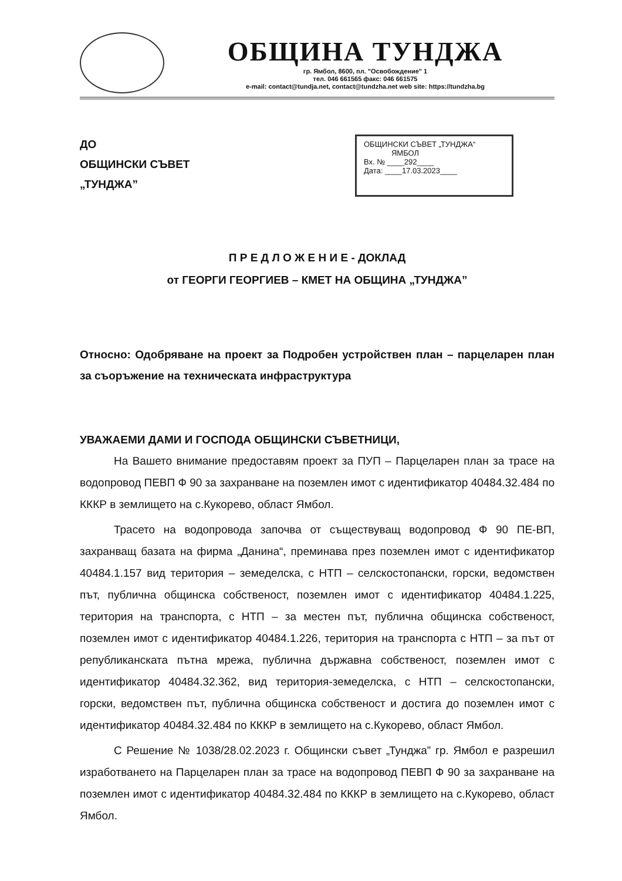ОБЩИНА ТУНДЖА
гр. Ямбол, 8600, пл. "Освобождение" 1
тел. 046 661565 факс: 046 661575
e-mail: contact@tundja.net, contact@tundzha.net web site: https://tundzha.bg
ДО
ОБЩИНСКИ СЪВЕТ
„ТУНДЖА”
ОБЩИНСКИ СЪВЕТ „ТУНДЖА“
ЯМБОЛ
Вх. № ____292____
Дата: ____17.03.2023____
П Р Е Д Л О Ж Е Н И Е - ДОКЛАД
от ГЕОРГИ ГЕОРГИЕВ – КМЕТ НА ОБЩИНА „ТУНДЖА”
Относно: Одобряване на проект за Подробен устройствен план – парцеларен план за съоръжение на техническата инфраструктура
УВАЖАЕМИ ДАМИ И ГОСПОДА ОБЩИНСКИ СЪВЕТНИЦИ,
На Вашето внимание предоставям проект за ПУП – Парцеларен план за трасе на водопровод ПЕВП Ф 90 за захранване на поземлен имот с идентификатор 40484.32.484 по КККР в землището на с.Кукорево, област Ямбол.
Трасето на водопровода започва от съществуващ водопровод Ф 90 ПЕ-ВП, захранващ базата на фирма „Данина“, преминава през поземлен имот с идентификатор 40484.1.157 вид територия – земеделска, с НТП – селскостопански, горски, ведомствен път, публична общинска собственост, поземлен имот с идентификатор 40484.1.225, територия на транспорта, с НТП – за местен път, публична общинска собственост, поземлен имот с идентификатор 40484.1.226, територия на транспорта с НТП – за път от републиканската пътна мрежа, публична държавна собственост, поземлен имот с идентификатор 40484.32.362, вид територия-земеделска, с НТП – селскостопански, горски, ведомствен път, публична общинска собственост и достига до поземлен имот с идентификатор 40484.32.484 по КККР в землището на с.Кукорево, област Ямбол.
С Решение № 1038/28.02.2023 г. Общински съвет „Тунджа” гр. Ямбол е разрешил изработването на Парцеларен план за трасе на водопровод ПЕВП Ф 90 за захранване на поземлен имот с идентификатор 40484.32.484 по КККР в землището на с.Кукорево, област Ямбол.